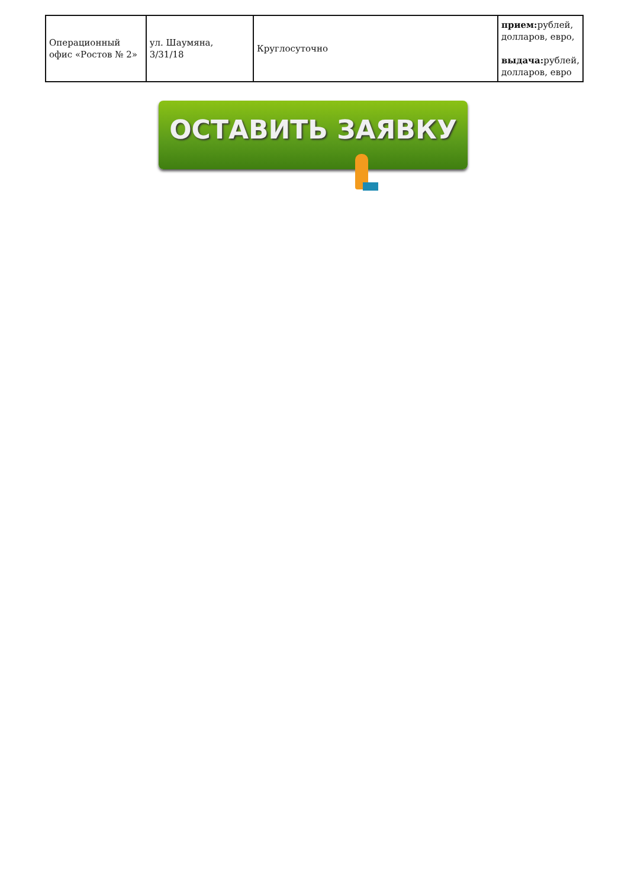| Операционный офис «Ростов № 2» | ул. Шаумяна, 3/31/18 | Круглосуточно | прием: рублей, долларов, евро, выдача: рублей, долларов, евро |
ОСТАВИТЬ ЗАЯВКУ